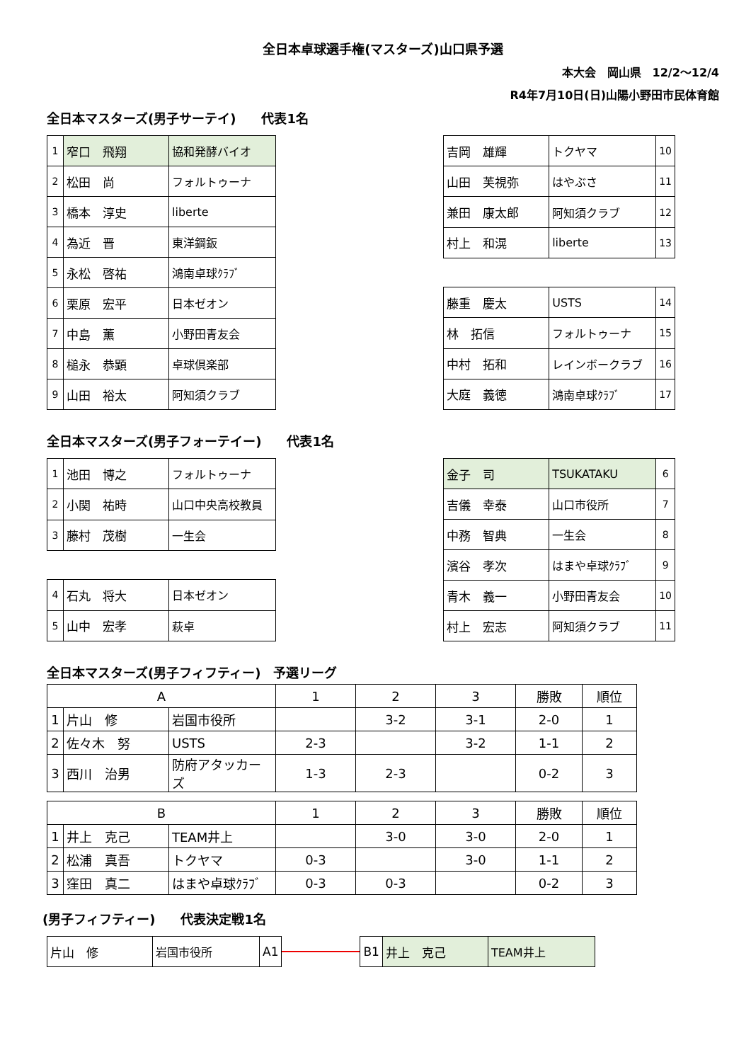全日本卓球選手権(マスターズ)山口県予選
本大会　岡山県　12/2～12/4
R4年7月10日(日)山陽小野田市民体育館
全日本マスターズ(男子サーテイ)　　代表1名
| 1 | 窄口 飛翔 | 協和発酵バイオ |
| 2 | 松田 尚 | フォルトゥーナ |
| 3 | 橋本 淳史 | liberte |
| 4 | 為近 晋 | 東洋鋼鈑 |
| 5 | 永松 啓祐 | 鴻南卓球ｸﾗﾌﾞ |
| 6 | 栗原 宏平 | 日本ゼオン |
| 7 | 中島 薫 | 小野田青友会 |
| 8 | 槌永 恭顕 | 卓球倶楽部 |
| 9 | 山田 裕太 | 阿知須クラブ |
| 吉岡 雄輝 | トクヤマ | 10 |
| 山田 芙視弥 | はやぶさ | 11 |
| 兼田 康太郎 | 阿知須クラブ | 12 |
| 村上 和滉 | liberte | 13 |
| 藤重 慶太 | USTS | 14 |
| 林 拓信 | フォルトゥーナ | 15 |
| 中村 拓和 | レインボークラブ | 16 |
| 大庭 義徳 | 鴻南卓球ｸﾗﾌﾞ | 17 |
全日本マスターズ(男子フォーテイー)　　代表1名
| 1 | 池田 博之 | フォルトゥーナ |
| 2 | 小関 祐時 | 山口中央高校教員 |
| 3 | 藤村 茂樹 | 一生会 |
| 4 | 石丸 将大 | 日本ゼオン |
| 5 | 山中 宏孝 | 萩卓 |
| 金子 司 | TSUKATAKU | 6 |
| 吉儀 幸泰 | 山口市役所 | 7 |
| 中務 智典 | 一生会 | 8 |
| 濱谷 孝次 | はまや卓球ｸﾗﾌﾞ | 9 |
| 青木 義一 | 小野田青友会 | 10 |
| 村上 宏志 | 阿知須クラブ | 11 |
全日本マスターズ(男子フィフティー)　予選リーグ
| A | | | 1 | 2 | 3 | 勝敗 | 順位 |
| 1 | 片山 修 | 岩国市役所 | | 3-2 | 3-1 | 2-0 | 1 |
| 2 | 佐々木 努 | USTS | 2-3 | | 3-2 | 1-1 | 2 |
| 3 | 西川 治男 | 防府アタッカーズ | 1-3 | 2-3 | | 0-2 | 3 |
| B | | | 1 | 2 | 3 | 勝敗 | 順位 |
| 1 | 井上 克己 | TEAM井上 | | 3-0 | 3-0 | 2-0 | 1 |
| 2 | 松浦 真吾 | トクヤマ | 0-3 | | 3-0 | 1-1 | 2 |
| 3 | 窪田 真二 | はまや卓球ｸﾗﾌﾞ | 0-3 | 0-3 | | 0-2 | 3 |
(男子フィフティー)　　代表決定戦1名
| 片山 修 | 岩国市役所 | A1 |
| B1 | 井上 克己 | TEAM井上 |